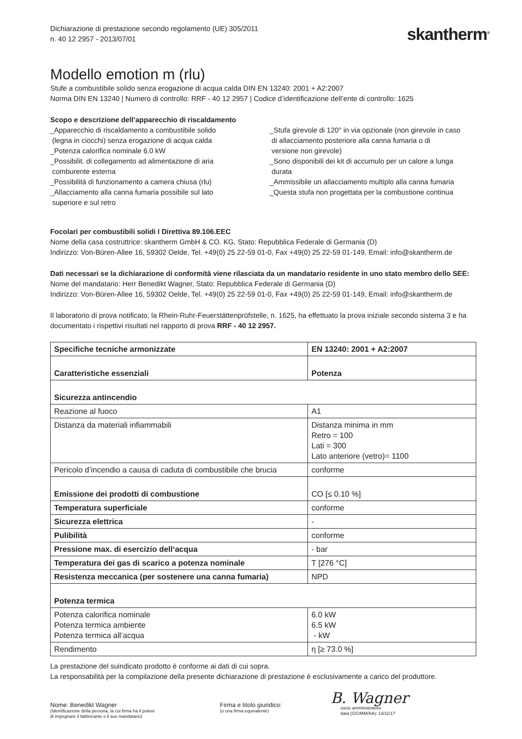Dichiarazione di prestazione secondo regolamento (UE) 305/2011
n. 40 12 2957 - 2013/07/01
skantherm<sup>®</sup>
Modello emotion m (rlu)
Stufe a combustibile solido senza erogazione di acqua calda DIN EN 13240: 2001 + A2:2007
Norma DIN EN 13240 | Numero di controllo: RRF - 40 12 2957 | Codice d’identificazione dell’ente di controllo: 1625
Scopo e descrizione dell’apparecchio di riscaldamento
_Apparecchio di riscaldamento a combustibile solido
(legna in ciocchi) senza erogazione di acqua calda
_Potenza calorifica nominale 6.0 kW
_Possibilit. di collegamento ad alimentazione di aria
comburente esterna
_Possibilità di funzionamento a camera chiusa (rlu)
_Allacciamento alla canna fumaria possibile sul lato
superiore e sul retro
_Stufa girevole di 120° in via opzionale (non girevole in caso
di allacciamento posteriore alla canna fumaria o di
versione non girevole)
_Sono disponibili dei kit di accumulo per un calore a lunga
durata
_Ammissibile un allacciamento multiplo alla canna fumaria
_Questa stufa non progettata per la combustione continua
Focolari per combustibili solidi I Direttiva 89.106.EEC
Nome della casa costruttrice: skantherm GmbH & CO. KG, Stato: Repubblica Federale di Germania (D)
Indirizzo: Von-Büren-Allee 16, 59302 Oelde, Tel. +49(0) 25 22-59 01-0, Fax +49(0) 25 22-59 01-149, Email: info@skantherm.de
Dati necessari se la dichiarazione di conformità viene rilasciata da un mandatario residente in uno stato membro dello SEE:
Nome del mandatario: Herr Benedikt Wagner, Stato: Repubblica Federale di Germania (D)
Indirizzo: Von-Büren-Allee 16, 59302 Oelde, Tel. +49(0) 25 22-59 01-0, Fax +49(0) 25 22-59 01-149, Email: info@skantherm.de
Il laboratorio di prova notificato, la Rhein-Ruhr-Feuerstättenprüfstelle, n. 1625, ha effettuato la prova iniziale secondo sistema 3 e ha documentato i rispettivi risultati nel rapporto di prova RRF - 40 12 2957.
| Specifiche tecniche armonizzate | EN 13240: 2001 + A2:2007 |
| Caratteristiche essenziali | Potenza |
| Sicurezza antincendio | |
| Reazione al fuoco | A1 |
| Distanza da materiali infiammabili | Distanza minima in mm Retro = 100 Lati = 300 Lato anteriore (vetro)= 1100 |
| Pericolo d’incendio a causa di caduta di combustibile che brucia | conforme |
| Emissione dei prodotti di combustione | CO [≤ 0.10 %] |
| Temperatura superficiale | conforme |
| Sicurezza elettrica | - |
| Pulibilità | conforme |
| Pressione max. di esercizio dell‘acqua | - bar |
| Temperatura dei gas di scarico a potenza nominale | T [276 °C] |
| Resistenza meccanica (per sostenere una canna fumaria) | NPD |
| Potenza termica | |
| Potenza calorifica nominale Potenza termica ambiente Potenza termica all‘acqua | 6.0 kW 6.5 kW - kW |
| Rendimento | η [≥ 73.0 %] |
La prestazione del suindicato prodotto è conforme ai dati di cui sopra.
La responsabilità per la compilazione della presente dichiarazione di prestazione è esclusivamente a carico del produttore.
Nome: Benedikt Wagner
(Identificazione della persona, la cui firma ha il potere
di impegnare il fabbricante o il suo mandatario)
Firma e titolo giuridico:
(o una firma equivalente)
B. Wagner
socio amministratore
data (GG/MM/AA): 14/11/17